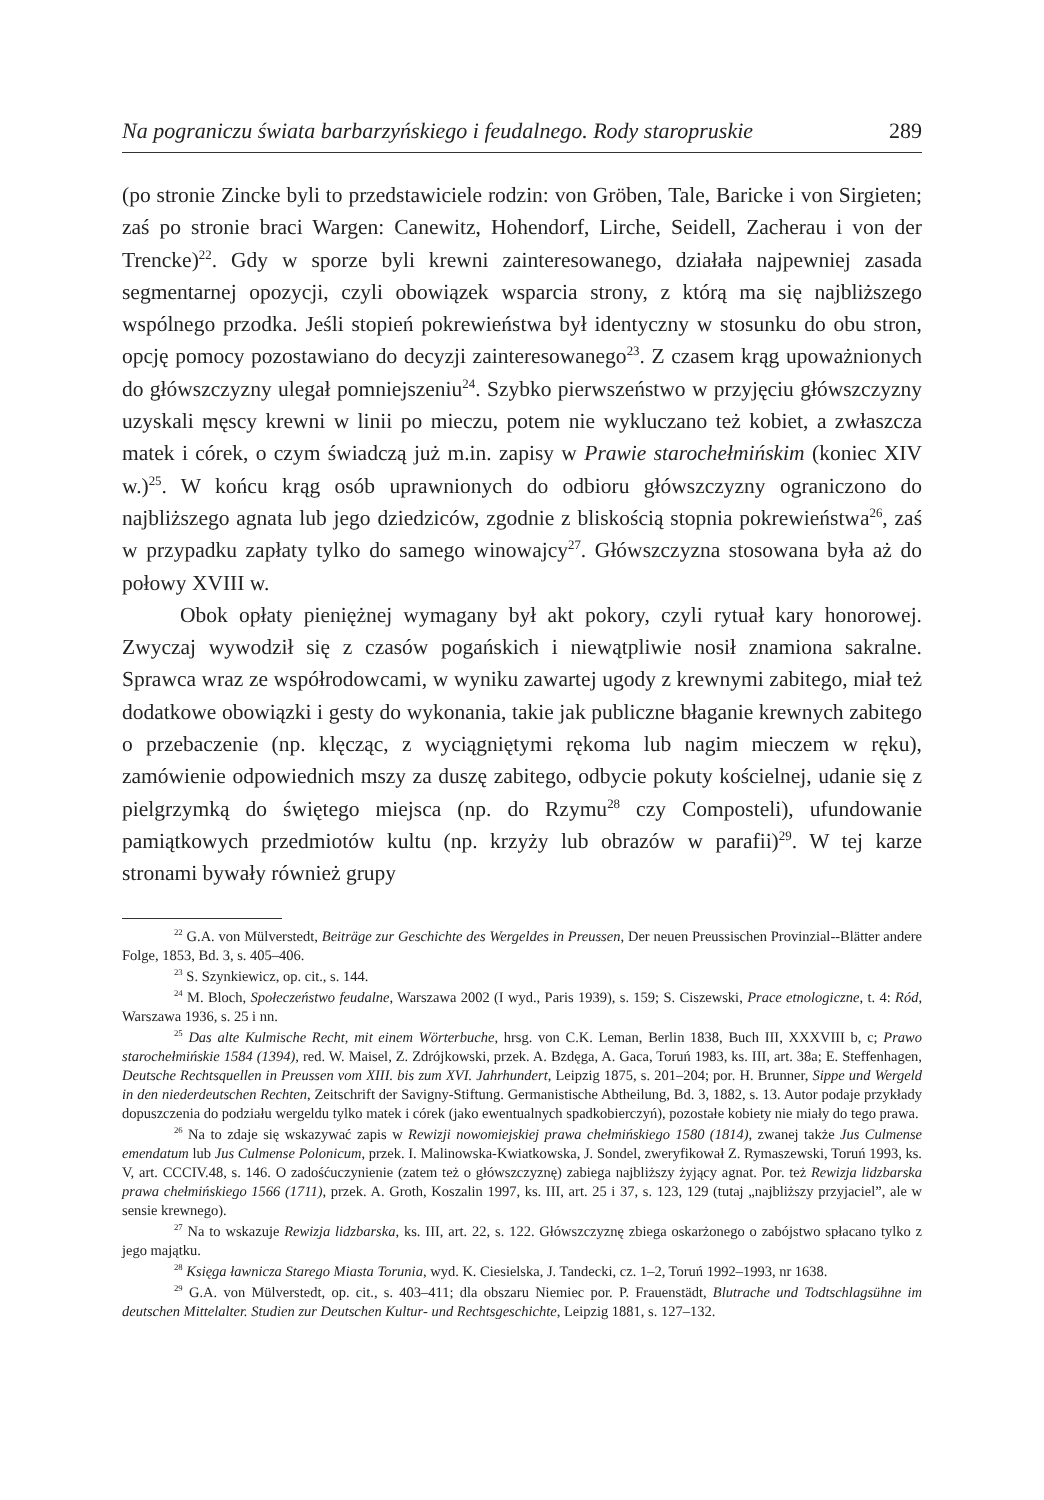Na pograniczu świata barbarzyńskiego i feudalnego. Rody staropruskie 289
(po stronie Zincke byli to przedstawiciele rodzin: von Gröben, Tale, Baricke i von Sirgieten; zaś po stronie braci Wargen: Canewitz, Hohendorf, Lirche, Seidell, Zacherau i von der Trencke)<sup>22</sup>. Gdy w sporze byli krewni zainteresowanego, działała najpewniej zasada segmentarnej opozycji, czyli obowiązek wsparcia strony, z którą ma się najbliższego wspólnego przodka. Jeśli stopień pokrewieństwa był identyczny w stosunku do obu stron, opcję pomocy pozostawiano do decyzji zainteresowanego<sup>23</sup>. Z czasem krąg upoważnionych do główszczyzny ulegał pomniejszeniu<sup>24</sup>. Szybko pierwszeństwo w przyjęciu główszczyzny uzyskali męscy krewni w linii po mieczu, potem nie wykluczano też kobiet, a zwłaszcza matek i córek, o czym świadczą już m.in. zapisy w Prawie starochełmińskim (koniec XIV w.)<sup>25</sup>. W końcu krąg osób uprawnionych do odbioru główszczyzny ograniczono do najbliższego agnata lub jego dziedziców, zgodnie z bliskością stopnia pokrewieństwa<sup>26</sup>, zaś w przypadku zapłaty tylko do samego winowajcy<sup>27</sup>. Główszczyzna stosowana była aż do połowy XVIII w.
Obok opłaty pieniężnej wymagany był akt pokory, czyli rytuał kary honorowej. Zwyczaj wywodził się z czasów pogańskich i niewątpliwie nosił znamiona sakralne. Sprawca wraz ze współrodowcami, w wyniku zawartej ugody z krewnymi zabitego, miał też dodatkowe obowiązki i gesty do wykonania, takie jak publiczne błaganie krewnych zabitego o przebaczenie (np. klęcząc, z wyciągniętymi rękoma lub nagim mieczem w ręku), zamówienie odpowiednich mszy za duszę zabitego, odbycie pokuty kościelnej, udanie się z pielgrzymką do świętego miejsca (np. do Rzymu<sup>28</sup> czy Composteli), ufundowanie pamiątkowych przedmiotów kultu (np. krzyży lub obrazów w parafii)<sup>29</sup>. W tej karze stronami bywały również grupy
<sup>22</sup> G.A. von Mülverstedt, Beiträge zur Geschichte des Wergeldes in Preussen, Der neuen Preussischen Provinzial--Blätter andere Folge, 1853, Bd. 3, s. 405–406.
<sup>23</sup> S. Szynkiewicz, op. cit., s. 144.
<sup>24</sup> M. Bloch, Społeczeństwo feudalne, Warszawa 2002 (I wyd., Paris 1939), s. 159; S. Ciszewski, Prace etnologiczne, t. 4: Ród, Warszawa 1936, s. 25 i nn.
<sup>25</sup> Das alte Kulmische Recht, mit einem Wörterbuche, hrsg. von C.K. Leman, Berlin 1838, Buch III, XXXVIII b, c; Prawo starochełmińskie 1584 (1394), red. W. Maisel, Z. Zdrójkowski, przek. A. Bzdęga, A. Gaca, Toruń 1983, ks. III, art. 38a; E. Steffenhagen, Deutsche Rechtsquellen in Preussen vom XIII. bis zum XVI. Jahrhundert, Leipzig 1875, s. 201–204; por. H. Brunner, Sippe und Wergeld in den niederdeutschen Rechten, Zeitschrift der Savigny-Stiftung. Germanistische Abtheilung, Bd. 3, 1882, s. 13. Autor podaje przykłady dopuszczenia do podziału wergeldu tylko matek i córek (jako ewentualnych spadkobierczyń), pozostałe kobiety nie miały do tego prawa.
<sup>26</sup> Na to zdaje się wskazywać zapis w Rewizji nowomiejskiej prawa chełmińskiego 1580 (1814), zwanej także Jus Culmense emendatum lub Jus Culmense Polonicum, przek. I. Malinowska-Kwiatkowska, J. Sondel, zweryfikował Z. Rymaszewski, Toruń 1993, ks. V, art. CCCIV.48, s. 146. O zadośćuczynienie (zatem też o główszczyznę) zabiega najbliższy żyjący agnat. Por. też Rewizja lidzbarska prawa chełmińskiego 1566 (1711), przek. A. Groth, Koszalin 1997, ks. III, art. 25 i 37, s. 123, 129 (tutaj „najbliższy przyjaciel”, ale w sensie krewnego).
<sup>27</sup> Na to wskazuje Rewizja lidzbarska, ks. III, art. 22, s. 122. Główszczyznę zbiega oskarżonego o zabójstwo spłacano tylko z jego majątku.
<sup>28</sup> Księga ławnicza Starego Miasta Torunia, wyd. K. Ciesielska, J. Tandecki, cz. 1–2, Toruń 1992–1993, nr 1638.
<sup>29</sup> G.A. von Mülverstedt, op. cit., s. 403–411; dla obszaru Niemiec por. P. Frauenstädt, Blutrache und Todtschlagsühne im deutschen Mittelalter. Studien zur Deutschen Kultur- und Rechtsgeschichte, Leipzig 1881, s. 127–132.